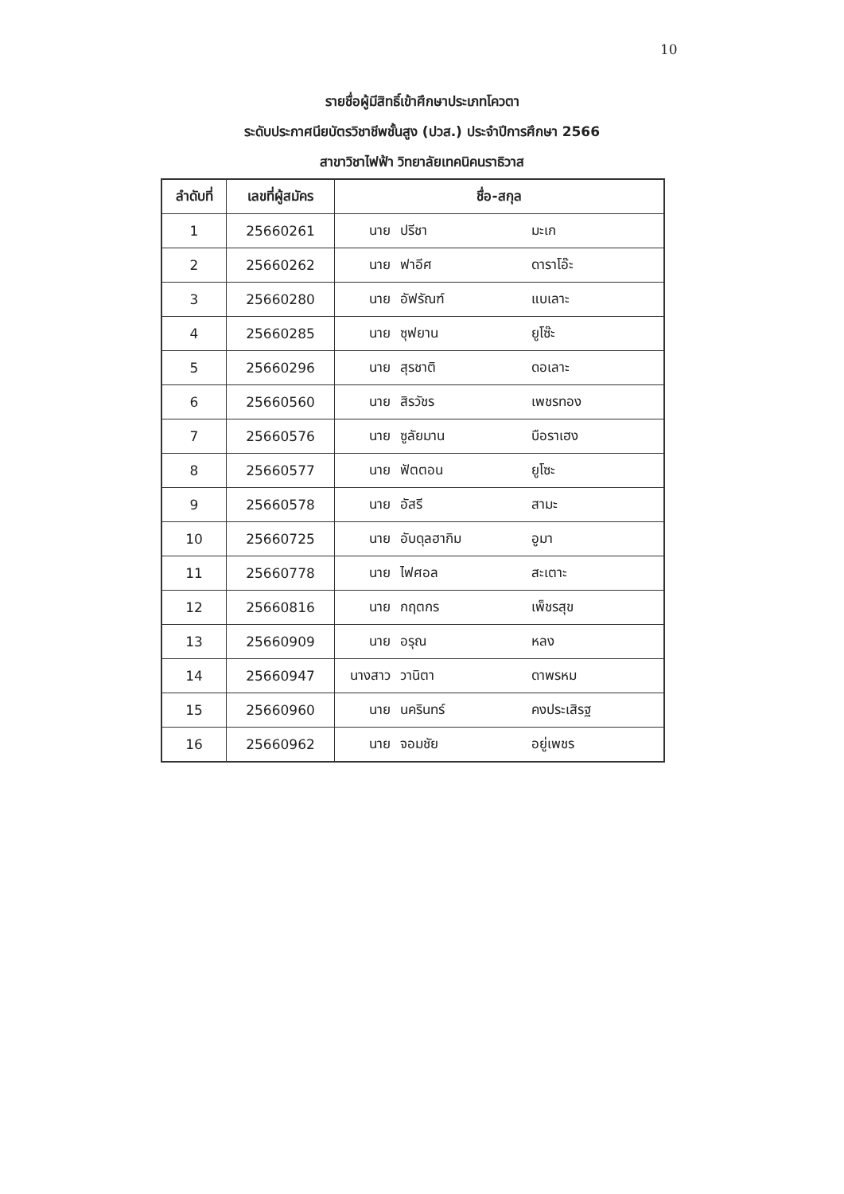10
รายชื่อผู้มีสิทธิ์เข้าศึกษาประเภทโควตา
ระดับประกาศนียบัตรวิชาชีพชั้นสูง (ปวส.) ประจำปีการศึกษา 2566
สาขาวิชาไฟฟ้า วิทยาลัยเทคนิคนราธิวาส
| ลำดับที่ | เลขที่ผู้สมัคร | ชื่อ-สกุล |
| --- | --- | --- |
| 1 | 25660261 | นาย ปรีชา มะเก |
| 2 | 25660262 | นาย ฟาอีศ ดาราโอ๊ะ |
| 3 | 25660280 | นาย อัฟรัณฑ์ แบเลาะ |
| 4 | 25660285 | นาย ซุฟยาน ยูโซ๊ะ |
| 5 | 25660296 | นาย สุรชาติ ดอเลาะ |
| 6 | 25660560 | นาย สิรวัชร เพชรทอง |
| 7 | 25660576 | นาย ซูลัยมาน บือราเฮง |
| 8 | 25660577 | นาย ฟัตตอน ยูโซะ |
| 9 | 25660578 | นาย อัสรี สามะ |
| 10 | 25660725 | นาย อับดุลฮากิม อูมา |
| 11 | 25660778 | นาย ไฟศอล สะเตาะ |
| 12 | 25660816 | นาย กฤตกร เพ็ชรสุข |
| 13 | 25660909 | นาย อรุณ หลง |
| 14 | 25660947 | นางสาว วานิตา ดาพรหม |
| 15 | 25660960 | นาย นครินทร์ คงประเสิรฐ |
| 16 | 25660962 | นาย จอมชัย อยู่เพชร |